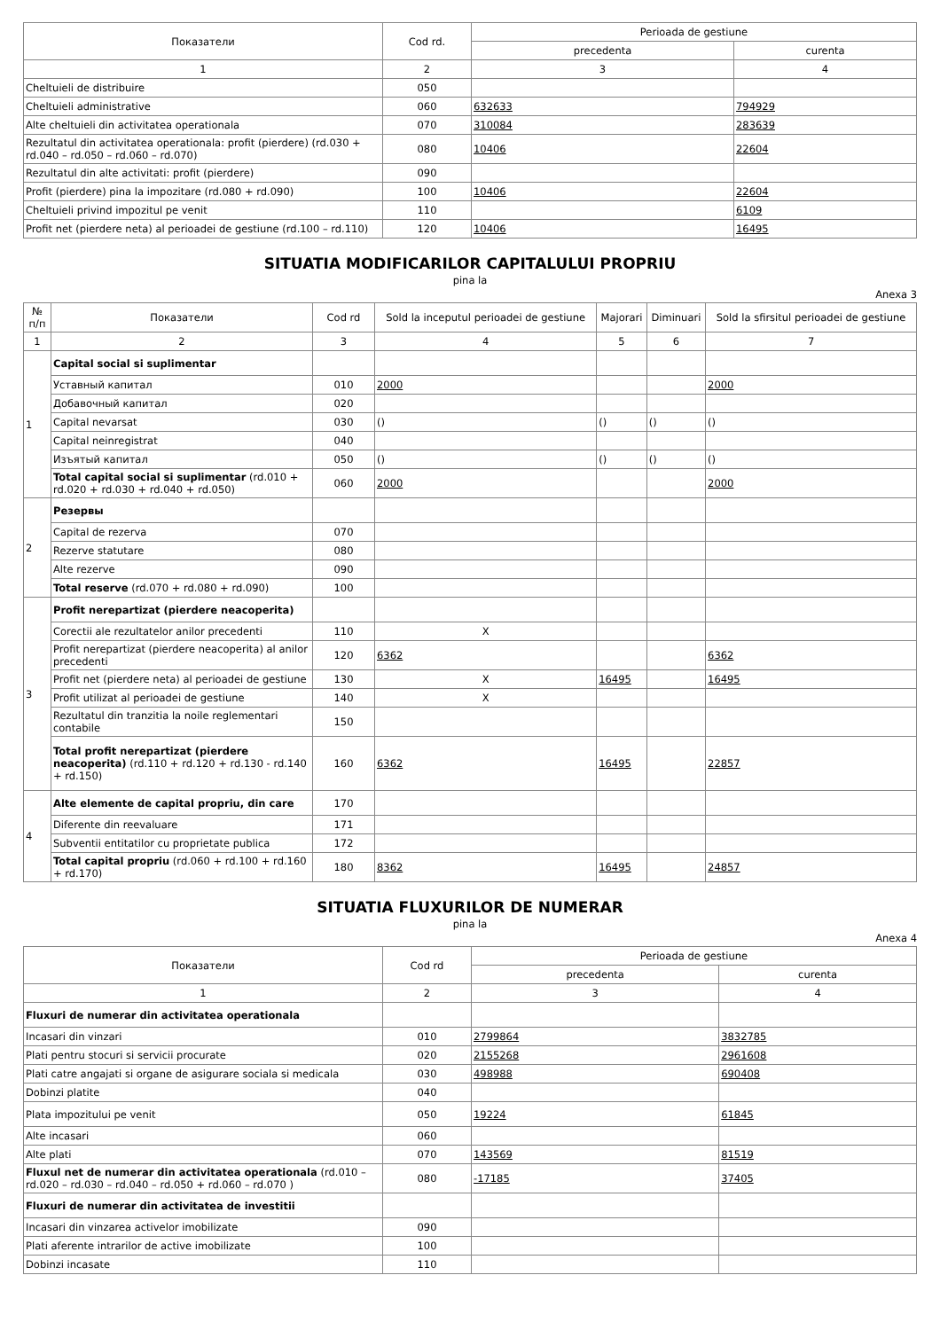| Показатели | Cod rd. | Perioada de gestiune | |
| --- | --- | --- | --- |
| | | precedenta | curenta |
| 1 | 2 | 3 | 4 |
| Cheltuieli de distribuire | 050 | | |
| Cheltuieli administrative | 060 | 632633 | 794929 |
| Alte cheltuieli din activitatea operationala | 070 | 310084 | 283639 |
| Rezultatul din activitatea operationala: profit (pierdere) (rd.030 + rd.040 – rd.050 – rd.060 – rd.070) | 080 | 10406 | 22604 |
| Rezultatul din alte activitati: profit (pierdere) | 090 | | |
| Profit (pierdere) pina la impozitare (rd.080 + rd.090) | 100 | 10406 | 22604 |
| Cheltuieli privind impozitul pe venit | 110 | | 6109 |
| Profit net (pierdere neta) al perioadei de gestiune (rd.100 – rd.110) | 120 | 10406 | 16495 |
SITUATIA MODIFICARILOR CAPITALULUI PROPRIU
pina la
Anexa 3
| № п/п | Показатели | Cod rd | Sold la inceputul perioadei de gestiune | Majorari | Diminuari | Sold la sfirsitul perioadei de gestiune |
| --- | --- | --- | --- | --- | --- | --- |
| 1 | 2 | 3 | 4 | 5 | 6 | 7 |
| 1 | Capital social si suplimentar | | | | | |
| | Уставный капитал | 010 | 2000 | | | 2000 |
| | Добавочный капитал | 020 | | | | |
| | Capital nevarsat | 030 | () | () | () | () |
| | Capital neinregistrat | 040 | | | | |
| | Изъятый капитал | 050 | () | () | () | () |
| | Total capital social si suplimentar (rd.010 + rd.020 + rd.030 + rd.040 + rd.050) | 060 | 2000 | | | 2000 |
| 2 | Резервы | | | | | |
| | Capital de rezerva | 070 | | | | |
| | Rezerve statutare | 080 | | | | |
| | Alte rezerve | 090 | | | | |
| | Total reserve (rd.070 + rd.080 + rd.090) | 100 | | | | |
| 3 | Profit nerepartizat (pierdere neacoperita) | | | | | |
| | Corectii ale rezultatelor anilor precedenti | 110 | X | | | |
| | Profit nerepartizat (pierdere neacoperita) al anilor precedenti | 120 | 6362 | | | 6362 |
| | Profit net (pierdere neta) al perioadei de gestiune | 130 | X | 16495 | | 16495 |
| | Profit utilizat al perioadei de gestiune | 140 | X | | | |
| | Rezultatul din tranzitia la noile reglementari contabile | 150 | | | | |
| | Total profit nerepartizat (pierdere neacoperita) (rd.110 + rd.120 + rd.130 - rd.140 + rd.150) | 160 | 6362 | 16495 | | 22857 |
| 4 | Alte elemente de capital propriu, din care | 170 | | | | |
| | Diferente din reevaluare | 171 | | | | |
| | Subventii entitatilor cu proprietate publica | 172 | | | | |
| | Total capital propriu (rd.060 + rd.100 + rd.160 + rd.170) | 180 | 8362 | 16495 | | 24857 |
SITUATIA FLUXURILOR DE NUMERAR
pina la
Anexa 4
| Показатели | Cod rd | Perioada de gestiune | |
| --- | --- | --- | --- |
| | | precedenta | curenta |
| 1 | 2 | 3 | 4 |
| Fluxuri de numerar din activitatea operationala | | | |
| Incasari din vinzari | 010 | 2799864 | 3832785 |
| Plati pentru stocuri si servicii procurate | 020 | 2155268 | 2961608 |
| Plati catre angajati si organe de asigurare sociala si medicala | 030 | 498988 | 690408 |
| Dobinzi platite | 040 | | |
| Plata impozitului pe venit | 050 | 19224 | 61845 |
| Alte incasari | 060 | | |
| Alte plati | 070 | 143569 | 81519 |
| Fluxul net de numerar din activitatea operationala (rd.010 – rd.020 – rd.030 – rd.040 – rd.050 + rd.060 – rd.070 ) | 080 | -17185 | 37405 |
| Fluxuri de numerar din activitatea de investitii | | | |
| Incasari din vinzarea activelor imobilizate | 090 | | |
| Plati aferente intrarilor de active imobilizate | 100 | | |
| Dobinzi incasate | 110 | | |